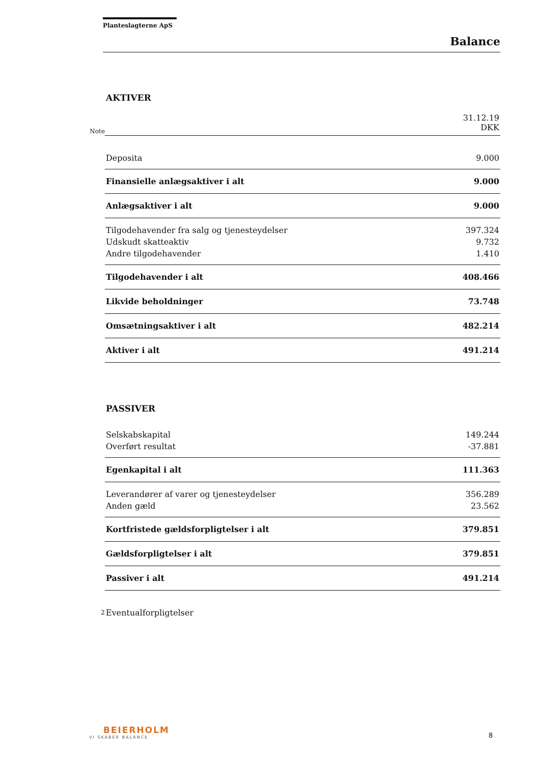Planteslagterne ApS
Balance
| | AKTIVER | |
| Note | | 31.12.19 DKK |
| | Deposita | 9.000 |
| | Finansielle anlægsaktiver i alt | 9.000 |
| | Anlægsaktiver i alt | 9.000 |
| | Tilgodehavender fra salg og tjenesteydelser | 397.324 |
| | Udskudt skatteaktiv | 9.732 |
| | Andre tilgodehavender | 1.410 |
| | Tilgodehavender i alt | 408.466 |
| | Likvide beholdninger | 73.748 |
| | Omsætningsaktiver i alt | 482.214 |
| | Aktiver i alt | 491.214 |
| | PASSIVER | |
| | Selskabskapital | 149.244 |
| | Overført resultat | -37.881 |
| | Egenkapital i alt | 111.363 |
| | Leverandører af varer og tjenesteydelser | 356.289 |
| | Anden gæld | 23.562 |
| | Kortfristede gældsforpligtelser i alt | 379.851 |
| | Gældsforpligtelser i alt | 379.851 |
| | Passiver i alt | 491.214 |
| 2 | Eventualforpligtelser | |
BEIERHOLM
VI SKABER BALANCE
8